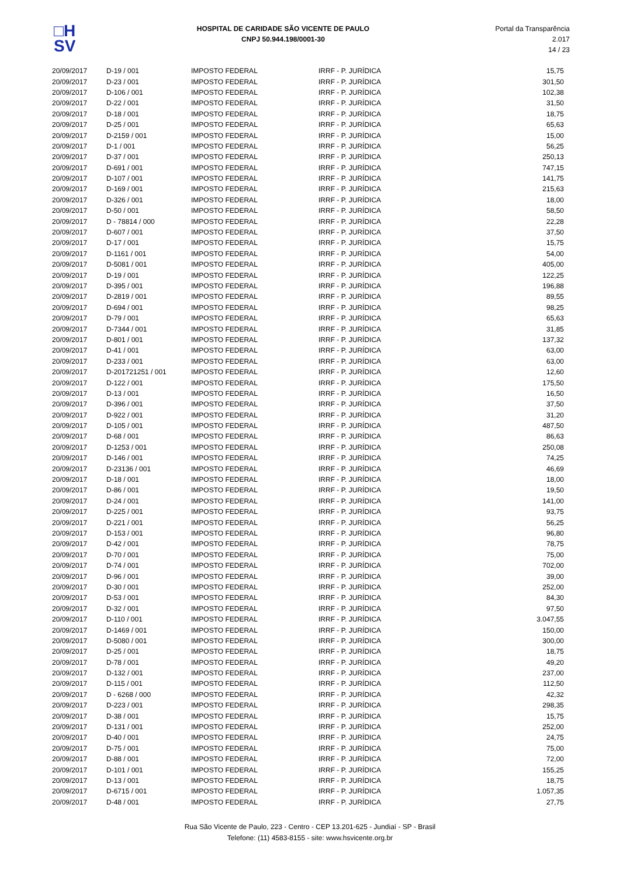□H
SV
HOSPITAL DE CARIDADE SÃO VICENTE DE PAULO
CNPJ 50.944.198/0001-30
Portal da Transparência 2.017
14 / 23
| 20/09/2017 | D-19 / 001 | IMPOSTO FEDERAL | IRRF - P. JURÍDICA | 15,75 |
| 20/09/2017 | D-23 / 001 | IMPOSTO FEDERAL | IRRF - P. JURÍDICA | 301,50 |
| 20/09/2017 | D-106 / 001 | IMPOSTO FEDERAL | IRRF - P. JURÍDICA | 102,38 |
| 20/09/2017 | D-22 / 001 | IMPOSTO FEDERAL | IRRF - P. JURÍDICA | 31,50 |
| 20/09/2017 | D-18 / 001 | IMPOSTO FEDERAL | IRRF - P. JURÍDICA | 18,75 |
| 20/09/2017 | D-25 / 001 | IMPOSTO FEDERAL | IRRF - P. JURÍDICA | 65,63 |
| 20/09/2017 | D-2159 / 001 | IMPOSTO FEDERAL | IRRF - P. JURÍDICA | 15,00 |
| 20/09/2017 | D-1 / 001 | IMPOSTO FEDERAL | IRRF - P. JURÍDICA | 56,25 |
| 20/09/2017 | D-37 / 001 | IMPOSTO FEDERAL | IRRF - P. JURÍDICA | 250,13 |
| 20/09/2017 | D-691 / 001 | IMPOSTO FEDERAL | IRRF - P. JURÍDICA | 747,15 |
| 20/09/2017 | D-107 / 001 | IMPOSTO FEDERAL | IRRF - P. JURÍDICA | 141,75 |
| 20/09/2017 | D-169 / 001 | IMPOSTO FEDERAL | IRRF - P. JURÍDICA | 215,63 |
| 20/09/2017 | D-326 / 001 | IMPOSTO FEDERAL | IRRF - P. JURÍDICA | 18,00 |
| 20/09/2017 | D-50 / 001 | IMPOSTO FEDERAL | IRRF - P. JURÍDICA | 58,50 |
| 20/09/2017 | D - 78814 / 000 | IMPOSTO FEDERAL | IRRF - P. JURÍDICA | 22,28 |
| 20/09/2017 | D-607 / 001 | IMPOSTO FEDERAL | IRRF - P. JURÍDICA | 37,50 |
| 20/09/2017 | D-17 / 001 | IMPOSTO FEDERAL | IRRF - P. JURÍDICA | 15,75 |
| 20/09/2017 | D-1161 / 001 | IMPOSTO FEDERAL | IRRF - P. JURÍDICA | 54,00 |
| 20/09/2017 | D-5081 / 001 | IMPOSTO FEDERAL | IRRF - P. JURÍDICA | 405,00 |
| 20/09/2017 | D-19 / 001 | IMPOSTO FEDERAL | IRRF - P. JURÍDICA | 122,25 |
| 20/09/2017 | D-395 / 001 | IMPOSTO FEDERAL | IRRF - P. JURÍDICA | 196,88 |
| 20/09/2017 | D-2819 / 001 | IMPOSTO FEDERAL | IRRF - P. JURÍDICA | 89,55 |
| 20/09/2017 | D-694 / 001 | IMPOSTO FEDERAL | IRRF - P. JURÍDICA | 98,25 |
| 20/09/2017 | D-79 / 001 | IMPOSTO FEDERAL | IRRF - P. JURÍDICA | 65,63 |
| 20/09/2017 | D-7344 / 001 | IMPOSTO FEDERAL | IRRF - P. JURÍDICA | 31,85 |
| 20/09/2017 | D-801 / 001 | IMPOSTO FEDERAL | IRRF - P. JURÍDICA | 137,32 |
| 20/09/2017 | D-41 / 001 | IMPOSTO FEDERAL | IRRF - P. JURÍDICA | 63,00 |
| 20/09/2017 | D-233 / 001 | IMPOSTO FEDERAL | IRRF - P. JURÍDICA | 63,00 |
| 20/09/2017 | D-201721251 / 001 | IMPOSTO FEDERAL | IRRF - P. JURÍDICA | 12,60 |
| 20/09/2017 | D-122 / 001 | IMPOSTO FEDERAL | IRRF - P. JURÍDICA | 175,50 |
| 20/09/2017 | D-13 / 001 | IMPOSTO FEDERAL | IRRF - P. JURÍDICA | 16,50 |
| 20/09/2017 | D-396 / 001 | IMPOSTO FEDERAL | IRRF - P. JURÍDICA | 37,50 |
| 20/09/2017 | D-922 / 001 | IMPOSTO FEDERAL | IRRF - P. JURÍDICA | 31,20 |
| 20/09/2017 | D-105 / 001 | IMPOSTO FEDERAL | IRRF - P. JURÍDICA | 487,50 |
| 20/09/2017 | D-68 / 001 | IMPOSTO FEDERAL | IRRF - P. JURÍDICA | 86,63 |
| 20/09/2017 | D-1253 / 001 | IMPOSTO FEDERAL | IRRF - P. JURÍDICA | 250,08 |
| 20/09/2017 | D-146 / 001 | IMPOSTO FEDERAL | IRRF - P. JURÍDICA | 74,25 |
| 20/09/2017 | D-23136 / 001 | IMPOSTO FEDERAL | IRRF - P. JURÍDICA | 46,69 |
| 20/09/2017 | D-18 / 001 | IMPOSTO FEDERAL | IRRF - P. JURÍDICA | 18,00 |
| 20/09/2017 | D-86 / 001 | IMPOSTO FEDERAL | IRRF - P. JURÍDICA | 19,50 |
| 20/09/2017 | D-24 / 001 | IMPOSTO FEDERAL | IRRF - P. JURÍDICA | 141,00 |
| 20/09/2017 | D-225 / 001 | IMPOSTO FEDERAL | IRRF - P. JURÍDICA | 93,75 |
| 20/09/2017 | D-221 / 001 | IMPOSTO FEDERAL | IRRF - P. JURÍDICA | 56,25 |
| 20/09/2017 | D-153 / 001 | IMPOSTO FEDERAL | IRRF - P. JURÍDICA | 96,80 |
| 20/09/2017 | D-42 / 001 | IMPOSTO FEDERAL | IRRF - P. JURÍDICA | 78,75 |
| 20/09/2017 | D-70 / 001 | IMPOSTO FEDERAL | IRRF - P. JURÍDICA | 75,00 |
| 20/09/2017 | D-74 / 001 | IMPOSTO FEDERAL | IRRF - P. JURÍDICA | 702,00 |
| 20/09/2017 | D-96 / 001 | IMPOSTO FEDERAL | IRRF - P. JURÍDICA | 39,00 |
| 20/09/2017 | D-30 / 001 | IMPOSTO FEDERAL | IRRF - P. JURÍDICA | 252,00 |
| 20/09/2017 | D-53 / 001 | IMPOSTO FEDERAL | IRRF - P. JURÍDICA | 84,30 |
| 20/09/2017 | D-32 / 001 | IMPOSTO FEDERAL | IRRF - P. JURÍDICA | 97,50 |
| 20/09/2017 | D-110 / 001 | IMPOSTO FEDERAL | IRRF - P. JURÍDICA | 3.047,55 |
| 20/09/2017 | D-1469 / 001 | IMPOSTO FEDERAL | IRRF - P. JURÍDICA | 150,00 |
| 20/09/2017 | D-5080 / 001 | IMPOSTO FEDERAL | IRRF - P. JURÍDICA | 300,00 |
| 20/09/2017 | D-25 / 001 | IMPOSTO FEDERAL | IRRF - P. JURÍDICA | 18,75 |
| 20/09/2017 | D-78 / 001 | IMPOSTO FEDERAL | IRRF - P. JURÍDICA | 49,20 |
| 20/09/2017 | D-132 / 001 | IMPOSTO FEDERAL | IRRF - P. JURÍDICA | 237,00 |
| 20/09/2017 | D-115 / 001 | IMPOSTO FEDERAL | IRRF - P. JURÍDICA | 112,50 |
| 20/09/2017 | D - 6268 / 000 | IMPOSTO FEDERAL | IRRF - P. JURÍDICA | 42,32 |
| 20/09/2017 | D-223 / 001 | IMPOSTO FEDERAL | IRRF - P. JURÍDICA | 298,35 |
| 20/09/2017 | D-38 / 001 | IMPOSTO FEDERAL | IRRF - P. JURÍDICA | 15,75 |
| 20/09/2017 | D-131 / 001 | IMPOSTO FEDERAL | IRRF - P. JURÍDICA | 252,00 |
| 20/09/2017 | D-40 / 001 | IMPOSTO FEDERAL | IRRF - P. JURÍDICA | 24,75 |
| 20/09/2017 | D-75 / 001 | IMPOSTO FEDERAL | IRRF - P. JURÍDICA | 75,00 |
| 20/09/2017 | D-88 / 001 | IMPOSTO FEDERAL | IRRF - P. JURÍDICA | 72,00 |
| 20/09/2017 | D-101 / 001 | IMPOSTO FEDERAL | IRRF - P. JURÍDICA | 155,25 |
| 20/09/2017 | D-13 / 001 | IMPOSTO FEDERAL | IRRF - P. JURÍDICA | 18,75 |
| 20/09/2017 | D-6715 / 001 | IMPOSTO FEDERAL | IRRF - P. JURÍDICA | 1.057,35 |
| 20/09/2017 | D-48 / 001 | IMPOSTO FEDERAL | IRRF - P. JURÍDICA | 27,75 |
Rua São Vicente de Paulo, 223 - Centro - CEP 13.201-625 - Jundiaí - SP - Brasil
Telefone: (11) 4583-8155 - site: www.hsvicente.org.br